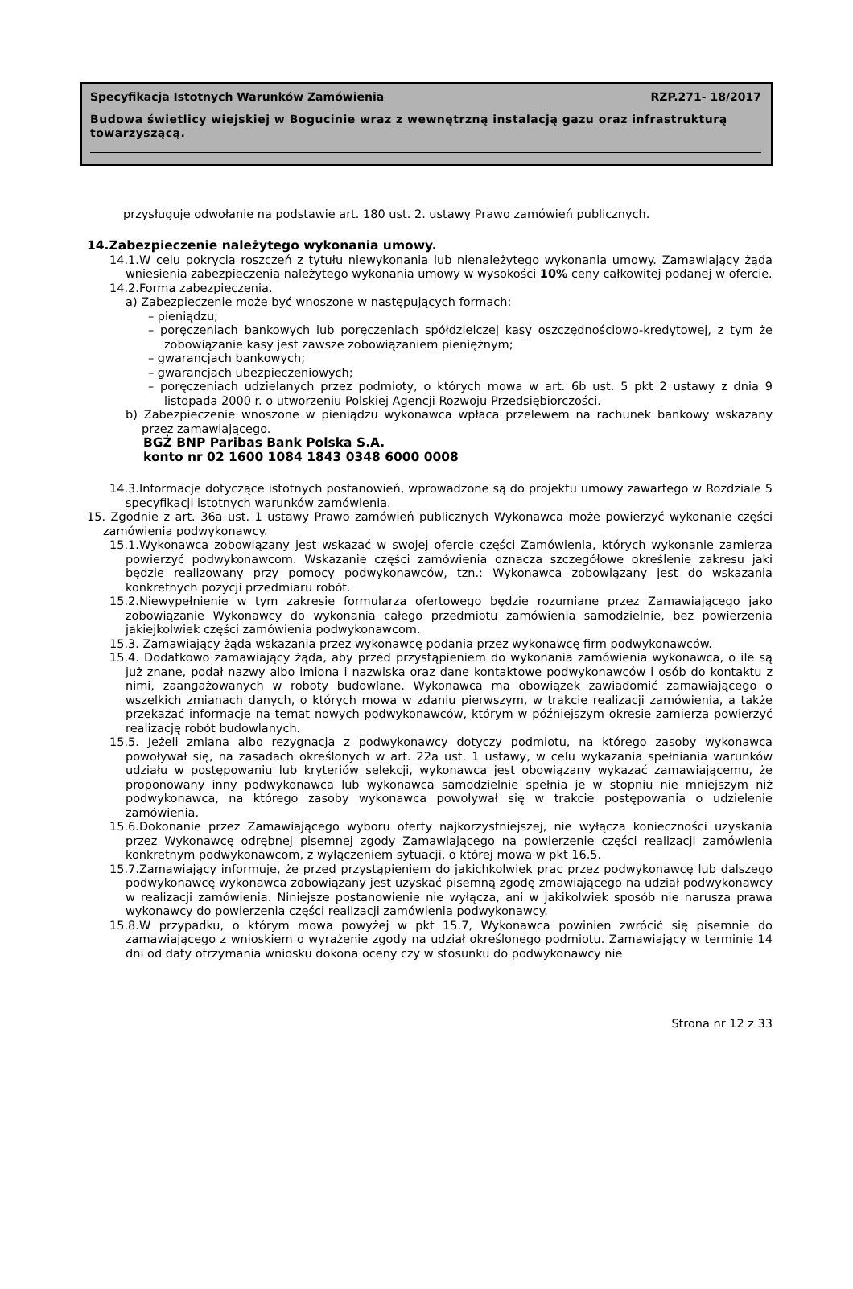Specyfikacja Istotnych Warunków Zamówienia RZP.271- 18/2017
Budowa świetlicy wiejskiej w Bogucinie wraz z wewnętrzną instalacją gazu oraz infrastrukturą towarzyszącą.
przysługuje odwołanie na podstawie art. 180 ust. 2. ustawy Prawo zamówień publicznych.
14.Zabezpieczenie należytego wykonania umowy.
14.1.W celu pokrycia roszczeń z tytułu niewykonania lub nienależytego wykonania umowy. Zamawiający żąda wniesienia zabezpieczenia należytego wykonania umowy w wysokości 10% ceny całkowitej podanej w ofercie.
14.2.Forma zabezpieczenia.
a) Zabezpieczenie może być wnoszone w następujących formach:
– pieniądzu;
– poręczeniach bankowych lub poręczeniach spółdzielczej kasy oszczędnościowo-kredytowej, z tym że zobowiązanie kasy jest zawsze zobowiązaniem pieniężnym;
– gwarancjach bankowych;
– gwarancjach ubezpieczeniowych;
– poręczeniach udzielanych przez podmioty, o których mowa w art. 6b ust. 5 pkt 2 ustawy z dnia 9 listopada 2000 r. o utworzeniu Polskiej Agencji Rozwoju Przedsiębiorczości.
b) Zabezpieczenie wnoszone w pieniądzu wykonawca wpłaca przelewem na rachunek bankowy wskazany przez zamawiającego.
BGŻ BNP Paribas Bank Polska S.A.
konto nr 02 1600 1084 1843 0348 6000 0008
14.3.Informacje dotyczące istotnych postanowień, wprowadzone są do projektu umowy zawartego w Rozdziale 5 specyfikacji istotnych warunków zamówienia.
15. Zgodnie z art. 36a ust. 1 ustawy Prawo zamówień publicznych Wykonawca może powierzyć wykonanie części zamówienia podwykonawcy.
15.1.Wykonawca zobowiązany jest wskazać w swojej ofercie części Zamówienia, których wykonanie zamierza powierzyć podwykonawcom. Wskazanie części zamówienia oznacza szczegółowe określenie zakresu jaki będzie realizowany przy pomocy podwykonawców, tzn.: Wykonawca zobowiązany jest do wskazania konkretnych pozycji przedmiaru robót.
15.2.Niewypełnienie w tym zakresie formularza ofertowego będzie rozumiane przez Zamawiającego jako zobowiązanie Wykonawcy do wykonania całego przedmiotu zamówienia samodzielnie, bez powierzenia jakiejkolwiek części zamówienia podwykonawcom.
15.3. Zamawiający żąda wskazania przez wykonawcę podania przez wykonawcę firm podwykonawców.
15.4. Dodatkowo zamawiający żąda, aby przed przystąpieniem do wykonania zamówienia wykonawca, o ile są już znane, podał nazwy albo imiona i nazwiska oraz dane kontaktowe podwykonawców i osób do kontaktu z nimi, zaangażowanych w roboty budowlane. Wykonawca ma obowiązek zawiadomić zamawiającego o wszelkich zmianach danych, o których mowa w zdaniu pierwszym, w trakcie realizacji zamówienia, a także przekazać informacje na temat nowych podwykonawców, którym w późniejszym okresie zamierza powierzyć realizację robót budowlanych.
15.5. Jeżeli zmiana albo rezygnacja z podwykonawcy dotyczy podmiotu, na którego zasoby wykonawca powoływał się, na zasadach określonych w art. 22a ust. 1 ustawy, w celu wykazania spełniania warunków udziału w postępowaniu lub kryteriów selekcji, wykonawca jest obowiązany wykazać zamawiającemu, że proponowany inny podwykonawca lub wykonawca samodzielnie spełnia je w stopniu nie mniejszym niż podwykonawca, na którego zasoby wykonawca powoływał się w trakcie postępowania o udzielenie zamówienia.
15.6.Dokonanie przez Zamawiającego wyboru oferty najkorzystniejszej, nie wyłącza konieczności uzyskania przez Wykonawcę odrębnej pisemnej zgody Zamawiającego na powierzenie części realizacji zamówienia konkretnym podwykonawcom, z wyłączeniem sytuacji, o której mowa w pkt 16.5.
15.7.Zamawiający informuje, że przed przystąpieniem do jakichkolwiek prac przez podwykonawcę lub dalszego podwykonawcę wykonawca zobowiązany jest uzyskać pisemną zgodę zmawiającego na udział podwykonawcy w realizacji zamówienia. Niniejsze postanowienie nie wyłącza, ani w jakikolwiek sposób nie narusza prawa wykonawcy do powierzenia części realizacji zamówienia podwykonawcy.
15.8.W przypadku, o którym mowa powyżej w pkt 15.7, Wykonawca powinien zwrócić się pisemnie do zamawiającego z wnioskiem o wyrażenie zgody na udział określonego podmiotu. Zamawiający w terminie 14 dni od daty otrzymania wniosku dokona oceny czy w stosunku do podwykonawcy nie
Strona nr 12 z 33